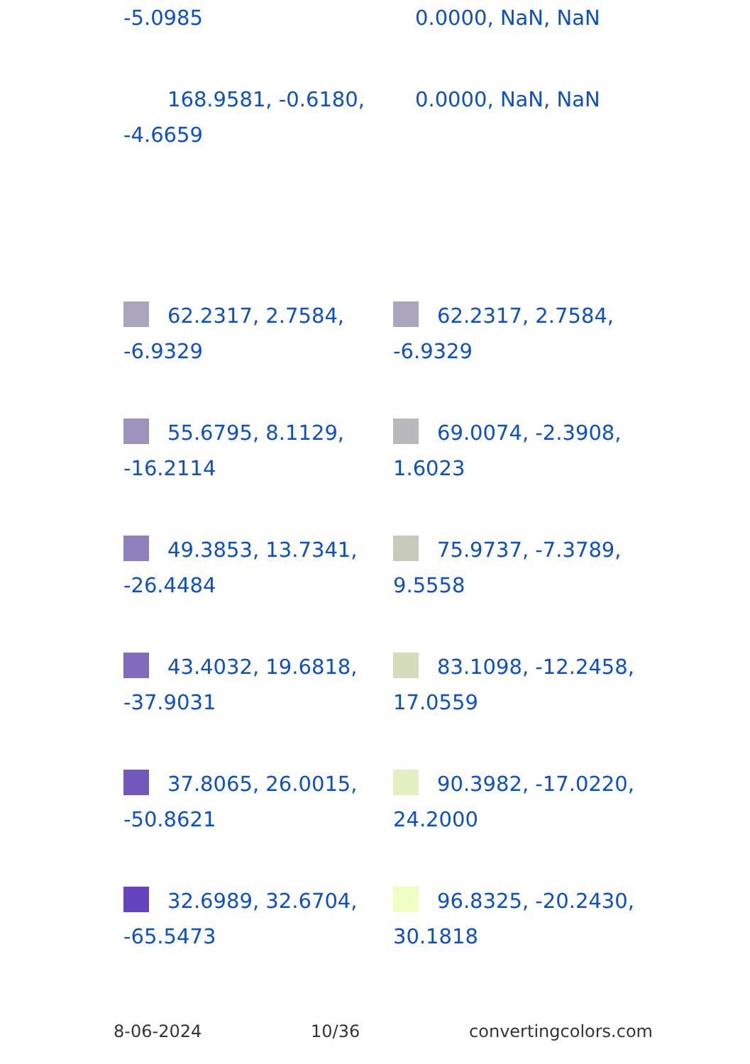-5.0985 0.0000, NaN, NaN
168.9581, -0.6180,
-4.6659
0.0000, NaN, NaN
62.2317, 2.7584,
-6.9329
62.2317, 2.7584,
-6.9329
55.6795, 8.1129,
-16.2114
69.0074, -2.3908,
1.6023
49.3853, 13.7341,
-26.4484
75.9737, -7.3789,
9.5558
43.4032, 19.6818,
-37.9031
83.1098, -12.2458,
17.0559
37.8065, 26.0015,
-50.8621
90.3982, -17.0220,
24.2000
32.6989, 32.6704,
-65.5473
96.8325, -20.2430,
30.1818
8-06-2024 10/36 convertingcolors.com